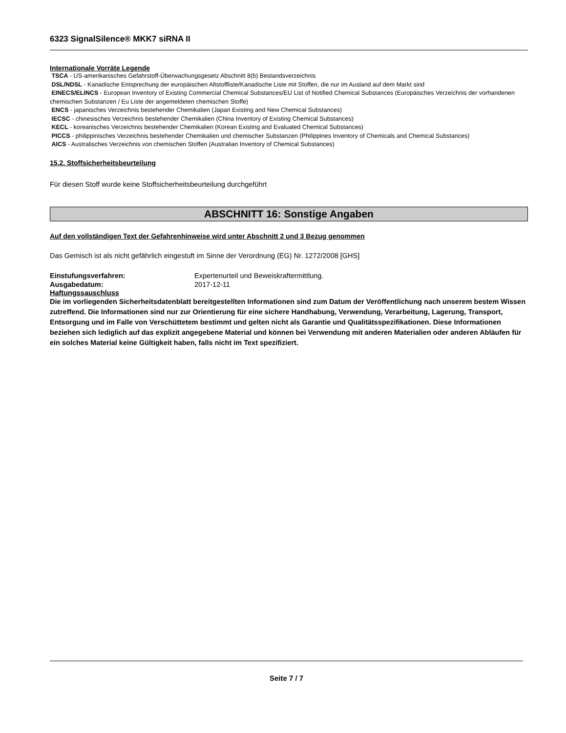6323 SignalSilence® MKK7 siRNA II
Internationale Vorräte Legende
TSCA - US-amerikanisches Gefahrstoff-Überwachungsgesetz Abschnitt 8(b) Bestandsverzeichnis
DSL/NDSL - Kanadische Entsprechung der europäischen Altstoffliste/Kanadische Liste mit Stoffen, die nur im Ausland auf dem Markt sind
EINECS/ELINCS - European Inventory of Existing Commercial Chemical Substances/EU List of Notified Chemical Substances (Europäisches Verzeichnis der vorhandenen chemischen Substanzen / Eu Liste der angemeldeten chemischen Stoffe)
ENCS - japanisches Verzeichnis bestehender Chemikalien (Japan Existing and New Chemical Substances)
IECSC - chinesisches Verzeichnis bestehender Chemikalien (China Inventory of Existing Chemical Substances)
KECL - koreanisches Verzeichnis bestehender Chemikalien (Korean Existing and Evaluated Chemical Substances)
PICCS - philippinisches Verzeichnis bestehender Chemikalien und chemischer Substanzen (Philippines Inventory of Chemicals and Chemical Substances)
AICS - Australisches Verzeichnis von chemischen Stoffen (Australian Inventory of Chemical Substances)
15.2. Stoffsicherheitsbeurteilung
Für diesen Stoff wurde keine Stoffsicherheitsbeurteilung durchgeführt
ABSCHNITT 16: Sonstige Angaben
Auf den vollständigen Text der Gefahrenhinweise wird unter Abschnitt 2 und 3 Bezug genommen
Das Gemisch ist als nicht gefährlich eingestuft im Sinne der Verordnung (EG) Nr. 1272/2008 [GHS]
Einstufungsverfahren: Expertenurteil und Beweiskraftermittlung.
Ausgabedatum: 2017-12-11
Haftungssauschluss
Die im vorliegenden Sicherheitsdatenblatt bereitgestellten Informationen sind zum Datum der Veröffentlichung nach unserem bestem Wissen zutreffend. Die Informationen sind nur zur Orientierung für eine sichere Handhabung, Verwendung, Verarbeitung, Lagerung, Transport, Entsorgung und im Falle von Verschüttetem bestimmt und gelten nicht als Garantie und Qualitätsspezifikationen. Diese Informationen beziehen sich lediglich auf das explizit angegebene Material und können bei Verwendung mit anderen Materialien oder anderen Abläufen für ein solches Material keine Gültigkeit haben, falls nicht im Text spezifiziert.
Seite 7 / 7